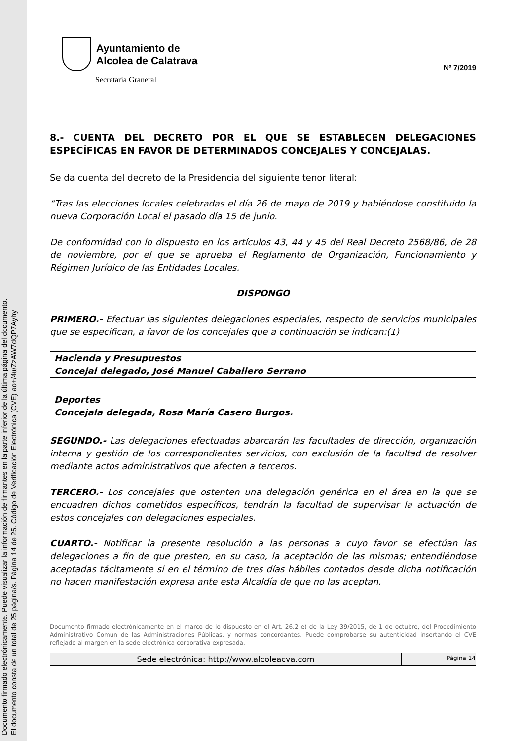Documento firmado electrónicamente. Puede visualizar la información de firmantes en la parte inferior de la última página del documento.
El documento consta de un total de 25 página/s. Página 14 de 25. Código de Verificación Electrónica (CVE) ao+/4u/ZzAW7dQP7Ayhy
Ayuntamiento de
Alcolea de Calatrava
Secretaría Graneral
Nº 7/2019
8.- CUENTA DEL DECRETO POR EL QUE SE ESTABLECEN DELEGACIONES ESPECÍFICAS EN FAVOR DE DETERMINADOS CONCEJALES Y CONCEJALAS.
Se da cuenta del decreto de la Presidencia del siguiente tenor literal:
“Tras las elecciones locales celebradas el día 26 de mayo de 2019 y habiéndose constituido la nueva Corporación Local el pasado día 15 de junio.
De conformidad con lo dispuesto en los artículos 43, 44 y 45 del Real Decreto 2568/86, de 28 de noviembre, por el que se aprueba el Reglamento de Organización, Funcionamiento y Régimen Jurídico de las Entidades Locales.
DISPONGO
PRIMERO.- Efectuar las siguientes delegaciones especiales, respecto de servicios municipales que se especifican, a favor de los concejales que a continuación se indican:(1)
Hacienda y Presupuestos
Concejal delegado, José Manuel Caballero Serrano
Deportes
Concejala delegada, Rosa María Casero Burgos.
SEGUNDO.- Las delegaciones efectuadas abarcarán las facultades de dirección, organización interna y gestión de los correspondientes servicios, con exclusión de la facultad de resolver mediante actos administrativos que afecten a terceros.
TERCERO.- Los concejales que ostenten una delegación genérica en el área en la que se encuadren dichos cometidos específicos, tendrán la facultad de supervisar la actuación de estos concejales con delegaciones especiales.
CUARTO.- Notificar la presente resolución a las personas a cuyo favor se efectúan las delegaciones a fin de que presten, en su caso, la aceptación de las mismas; entendiéndose aceptadas tácitamente si en el término de tres días hábiles contados desde dicha notificación no hacen manifestación expresa ante esta Alcaldía de que no las aceptan.
Documento firmado electrónicamente en el marco de lo dispuesto en el Art. 26.2 e) de la Ley 39/2015, de 1 de octubre, del Procedimiento Administrativo Común de las Administraciones Públicas. y normas concordantes. Puede comprobarse su autenticidad insertando el CVE reflejado al margen en la sede electrónica corporativa expresada.
Sede electrónica: http://www.alcoleacva.com
Página 14